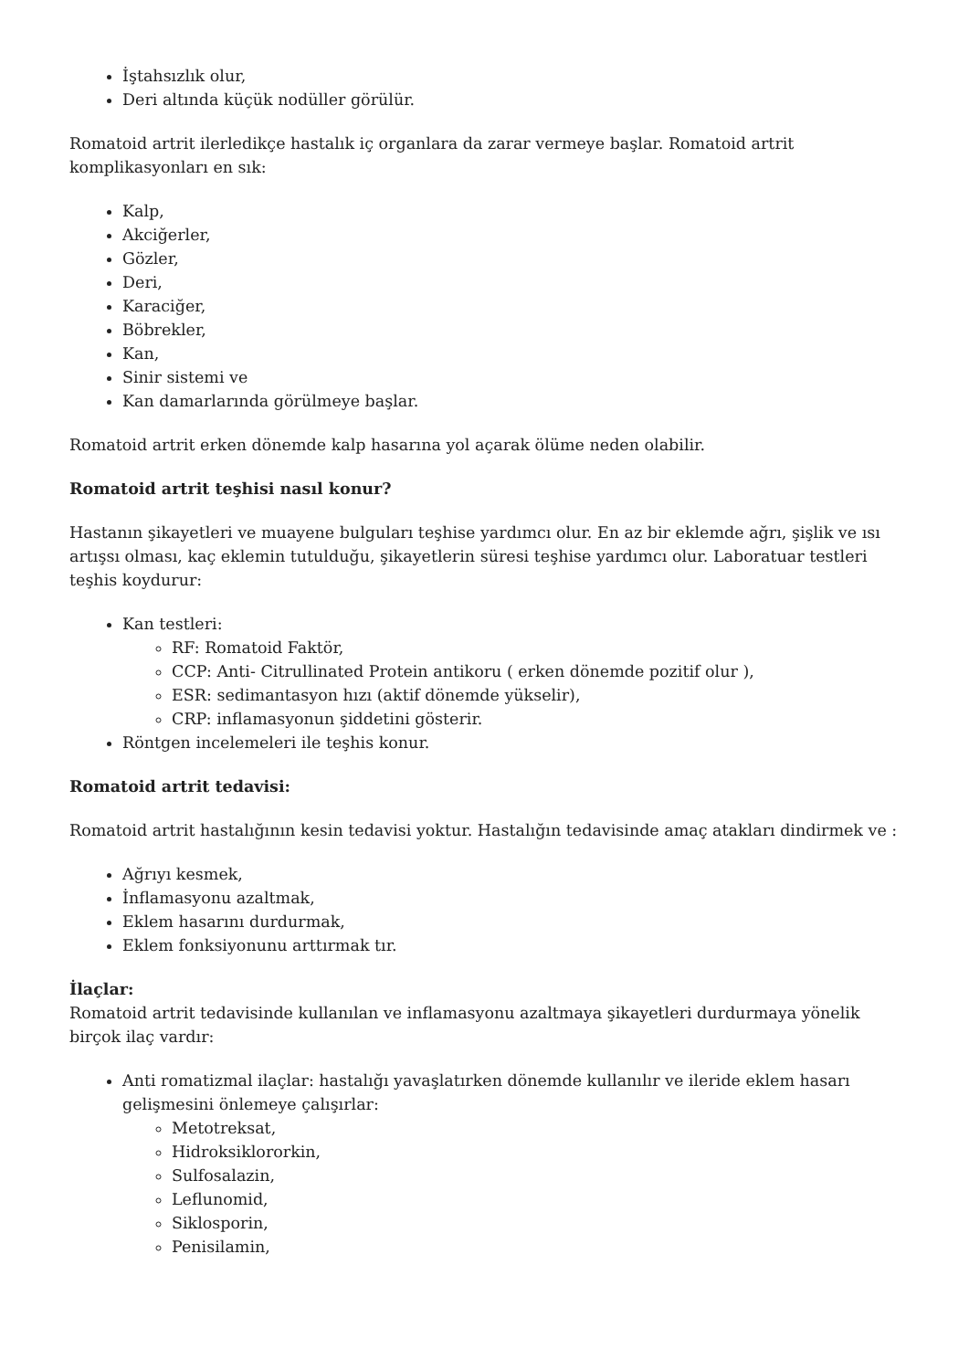İştahsızlık olur,
Deri altında küçük nodüller görülür.
Romatoid artrit ilerledikçe hastalık iç organlara da zarar vermeye başlar. Romatoid artrit komplikasyonları en sık:
Kalp,
Akciğerler,
Gözler,
Deri,
Karaciğer,
Böbrekler,
Kan,
Sinir sistemi ve
Kan damarlarında görülmeye başlar.
Romatoid artrit erken dönemde kalp hasarına yol açarak ölüme neden olabilir.
Romatoid artrit teşhisi nasıl konur?
Hastanın şikayetleri ve muayene bulguları teşhise yardımcı olur. En az bir eklemde ağrı, şişlik ve ısı artışsı olması, kaç eklemin tutulduğu, şikayetlerin süresi teşhise yardımcı olur. Laboratuar testleri teşhis koydurur:
Kan testleri:
RF: Romatoid Faktör,
CCP: Anti- Citrullinated Protein antikoru ( erken dönemde pozitif olur ),
ESR: sedimantasyon hızı (aktif dönemde yükselir),
CRP: inflamasyonun şiddetini gösterir.
Röntgen incelemeleri ile teşhis konur.
Romatoid artrit tedavisi:
Romatoid artrit hastalığının kesin tedavisi yoktur. Hastalığın tedavisinde amaç atakları dindirmek ve :
Ağrıyı kesmek,
İnflamasyonu azaltmak,
Eklem hasarını durdurmak,
Eklem fonksiyonunu arttırmak tır.
İlaçlar:
Romatoid artrit tedavisinde kullanılan ve inflamasyonu azaltmaya şikayetleri durdurmaya yönelik birçok ilaç vardır:
Anti romatizmal ilaçlar: hastalığı yavaşlatırken dönemde kullanılır ve ileride eklem hasarı gelişmesini önlemeye çalışırlar:
Metotreksat,
Hidroksiklororkin,
Sulfosalazin,
Leflunomid,
Siklosporin,
Penisilamin,